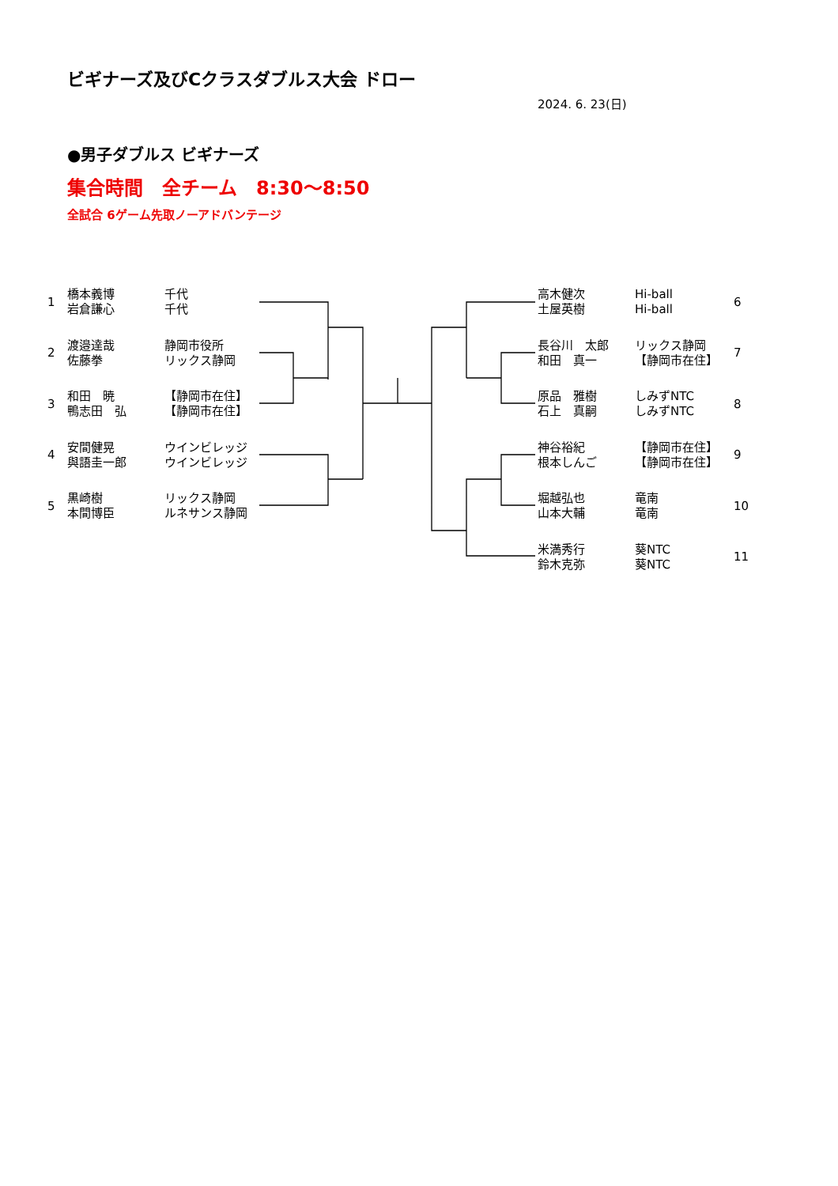ビギナーズ及びCクラスダブルス大会 ドロー
2024. 6. 23(日)
●男子ダブルス ビギナーズ
集合時間　全チーム　8:30〜8:50
全試合 6ゲーム先取ノーアドバンテージ
| 1 | 橋本義博 岩倉謙心 | 千代 千代 |
| 2 | 渡邉達哉 佐藤拳 | 静岡市役所 リックス静岡 |
| 3 | 和田 暁 鴨志田 弘 | 【静岡市在住】 【静岡市在住】 |
| 4 | 安間健晃 與語圭一郎 | ウインビレッジ ウインビレッジ |
| 5 | 黒崎樹 本間博臣 | リックス静岡 ルネサンス静岡 |
| 高木健次 土屋英樹 | Hi-ball Hi-ball | 6 |
| 長谷川 太郎 和田 真一 | リックス静岡 【静岡市在住】 | 7 |
| 原品 雅樹 石上 真嗣 | しみずNTC しみずNTC | 8 |
| 神谷裕紀 根本しんご | 【静岡市在住】 【静岡市在住】 | 9 |
| 堀越弘也 山本大輔 | 竜南 竜南 | 10 |
| 米満秀行 鈴木克弥 | 葵NTC 葵NTC | 11 |